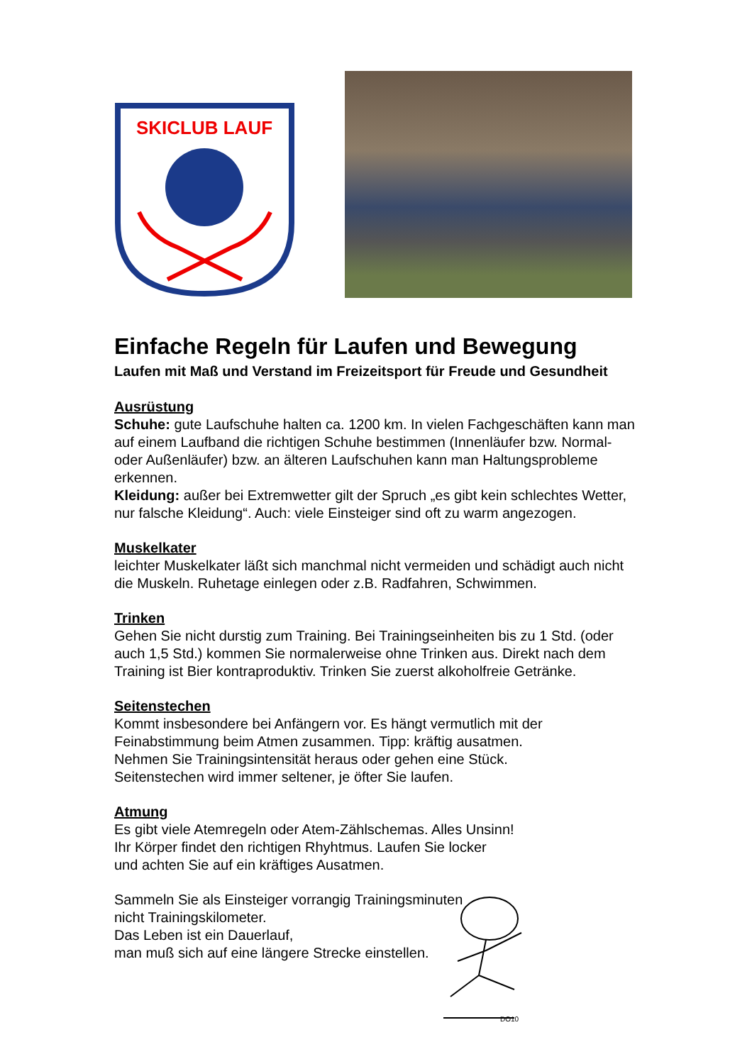SKICLUB LAUF
Einfache Regeln für Laufen und Bewegung
Laufen mit Maß und Verstand im Freizeitsport für Freude und Gesundheit
Ausrüstung
Schuhe: gute Laufschuhe halten ca. 1200 km. In vielen Fachgeschäften kann man auf einem Laufband die richtigen Schuhe bestimmen (Innenläufer bzw. Normal-oder Außenläufer) bzw. an älteren Laufschuhen kann man Haltungsprobleme erkennen.
Kleidung: außer bei Extremwetter gilt der Spruch „es gibt kein schlechtes Wetter, nur falsche Kleidung“. Auch: viele Einsteiger sind oft zu warm angezogen.
Muskelkater
leichter Muskelkater läßt sich manchmal nicht vermeiden und schädigt auch nicht die Muskeln. Ruhetage einlegen oder z.B. Radfahren, Schwimmen.
Trinken
Gehen Sie nicht durstig zum Training. Bei Trainingseinheiten bis zu 1 Std. (oder auch 1,5 Std.) kommen Sie normalerweise ohne Trinken aus. Direkt nach dem Training ist Bier kontraproduktiv. Trinken Sie zuerst alkoholfreie Getränke.
Seitenstechen
Kommt insbesondere bei Anfängern vor. Es hängt vermutlich mit der Feinabstimmung beim Atmen zusammen. Tipp: kräftig ausatmen.
Nehmen Sie Trainingsintensität heraus oder gehen eine Stück.
Seitenstechen wird immer seltener, je öfter Sie laufen.
Atmung
Es gibt viele Atemregeln oder Atem-Zählschemas. Alles Unsinn!
Ihr Körper findet den richtigen Rhyhtmus. Laufen Sie locker
und achten Sie auf ein kräftiges Ausatmen.
Sammeln Sie als Einsteiger vorrangig Trainingsminuten
nicht Trainingskilometer.
Das Leben ist ein Dauerlauf,
man muß sich auf eine längere Strecke einstellen.
DO10